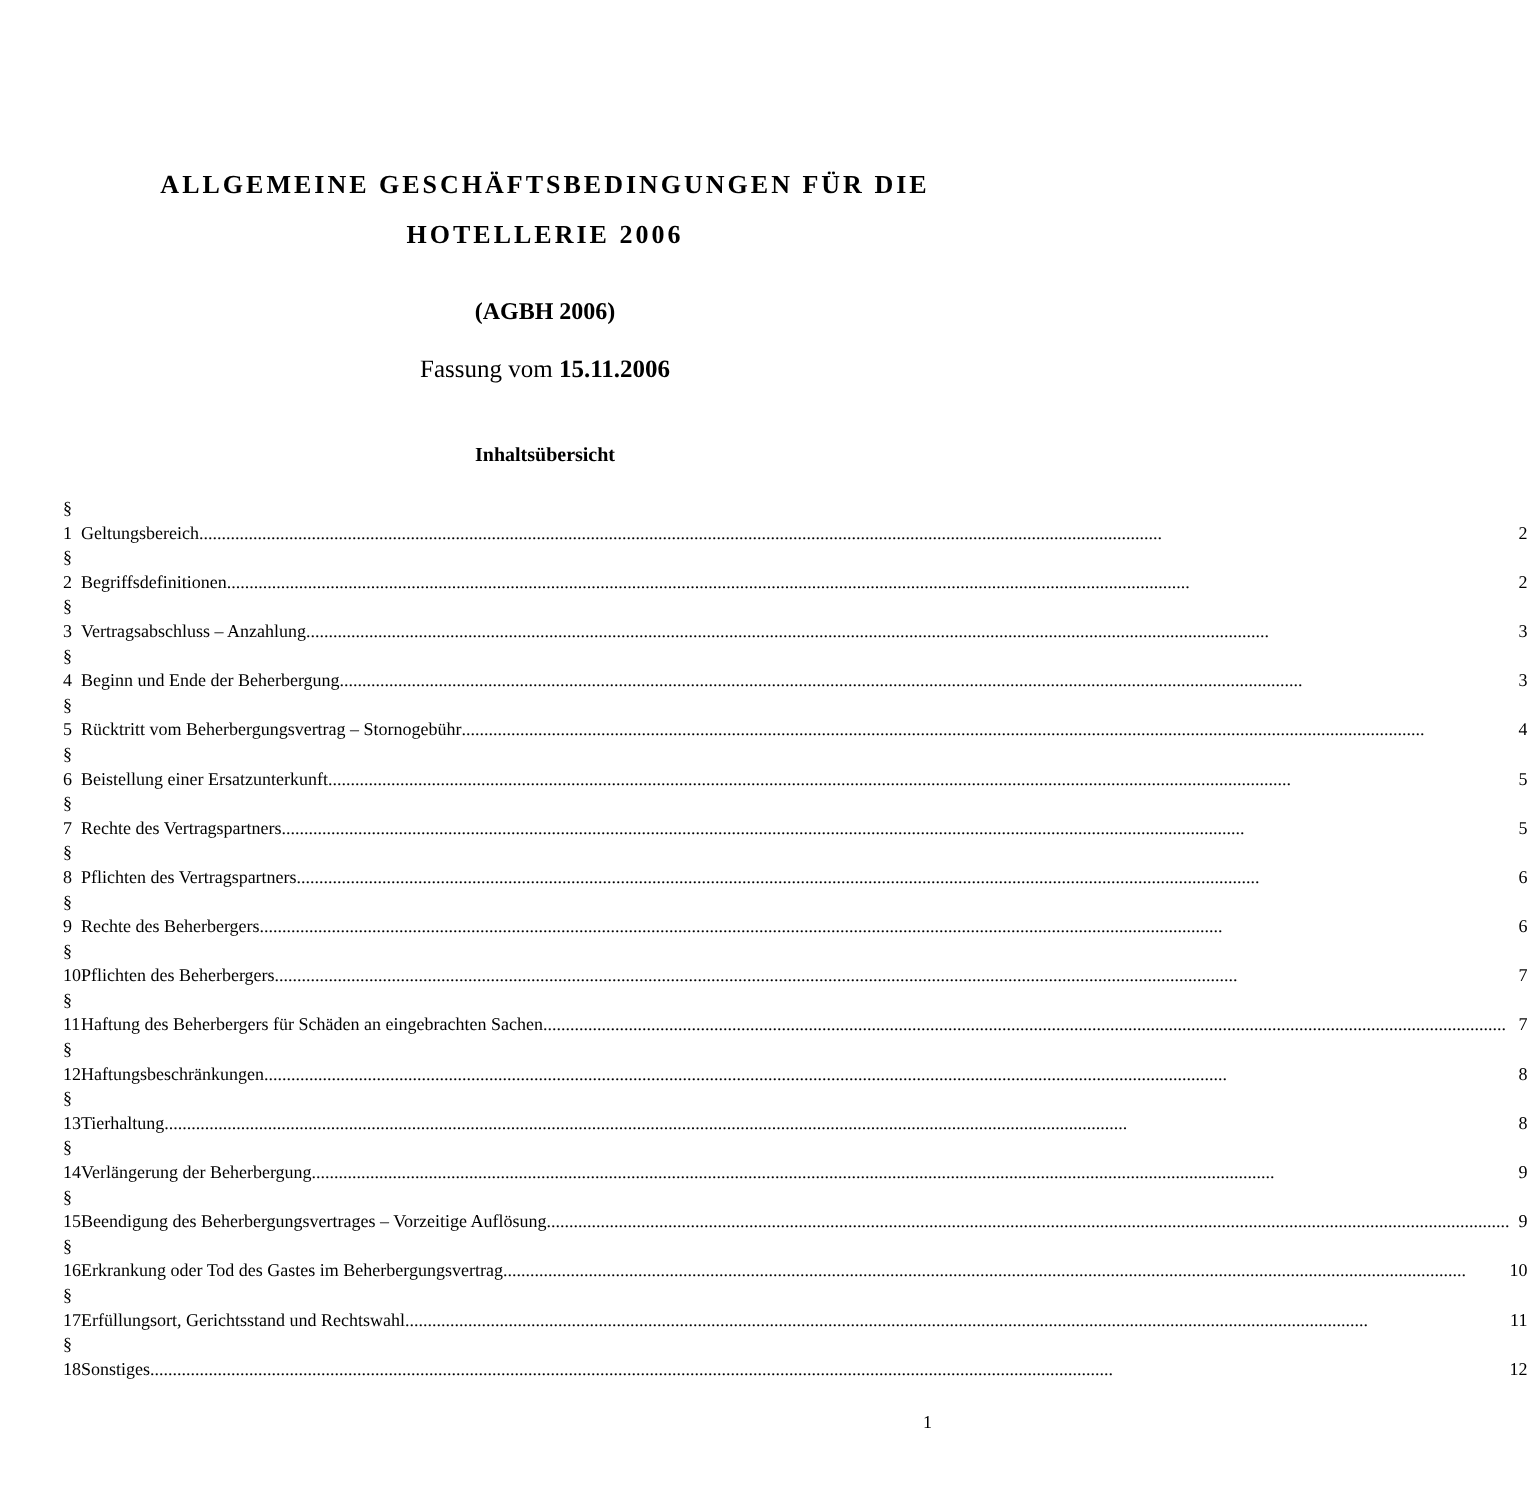ALLGEMEINE GESCHÄFTSBEDINGUNGEN FÜR DIE
HOTELLERIE 2006
(AGBH 2006)
Fassung vom 15.11.2006
Inhaltsübersicht
| § 1 | Geltungsbereich | 2 |
| § 2 | Begriffsdefinitionen | 2 |
| § 3 | Vertragsabschluss – Anzahlung | 3 |
| § 4 | Beginn und Ende der Beherbergung | 3 |
| § 5 | Rücktritt vom Beherbergungsvertrag – Stornogebühr | 4 |
| § 6 | Beistellung einer Ersatzunterkunft | 5 |
| § 7 | Rechte des Vertragspartners | 5 |
| § 8 | Pflichten des Vertragspartners | 6 |
| § 9 | Rechte des Beherbergers | 6 |
| § 10 | Pflichten des Beherbergers | 7 |
| § 11 | Haftung des Beherbergers für Schäden an eingebrachten Sachen | 7 |
| § 12 | Haftungsbeschränkungen | 8 |
| § 13 | Tierhaltung | 8 |
| § 14 | Verlängerung der Beherbergung | 9 |
| § 15 | Beendigung des Beherbergungsvertrages – Vorzeitige Auflösung | 9 |
| § 16 | Erkrankung oder Tod des Gastes im Beherbergungsvertrag | 10 |
| § 17 | Erfüllungsort, Gerichtsstand und Rechtswahl | 11 |
| § 18 | Sonstiges | 12 |
1